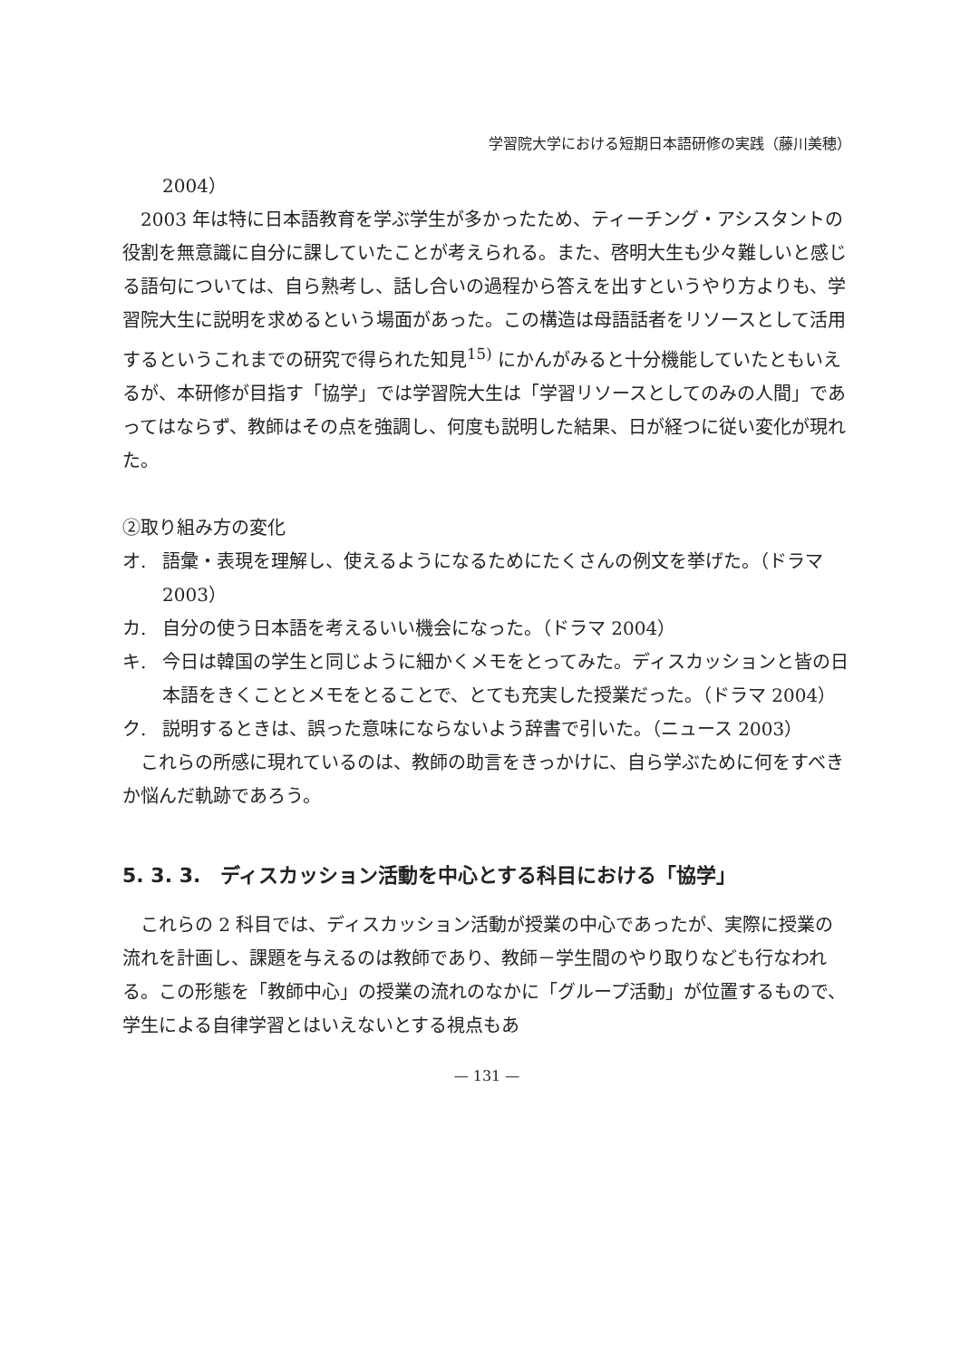学習院大学における短期日本語研修の実践（藤川美穂）
2004）
2003 年は特に日本語教育を学ぶ学生が多かったため、ティーチング・アシスタントの役割を無意識に自分に課していたことが考えられる。また、啓明大生も少々難しいと感じる語句については、自ら熟考し、話し合いの過程から答えを出すというやり方よりも、学習院大生に説明を求めるという場面があった。この構造は母語話者をリソースとして活用するというこれまでの研究で得られた知見<sup>15)</sup> にかんがみると十分機能していたともいえるが、本研修が目指す「協学」では学習院大生は「学習リソースとしてのみの人間」であってはならず、教師はその点を強調し、何度も説明した結果、日が経つに従い変化が現れた。
②取り組み方の変化
オ. 語彙・表現を理解し、使えるようになるためにたくさんの例文を挙げた。（ドラマ 2003）
カ. 自分の使う日本語を考えるいい機会になった。（ドラマ 2004）
キ. 今日は韓国の学生と同じように細かくメモをとってみた。ディスカッションと皆の日本語をきくこととメモをとることで、とても充実した授業だった。（ドラマ 2004）
ク. 説明するときは、誤った意味にならないよう辞書で引いた。（ニュース 2003）
これらの所感に現れているのは、教師の助言をきっかけに、自ら学ぶために何をすべきか悩んだ軌跡であろう。
5. 3. 3.　ディスカッション活動を中心とする科目における「協学」
これらの 2 科目では、ディスカッション活動が授業の中心であったが、実際に授業の流れを計画し、課題を与えるのは教師であり、教師－学生間のやり取りなども行なわれる。この形態を「教師中心」の授業の流れのなかに「グループ活動」が位置するもので、学生による自律学習とはいえないとする視点もあ
— 131 —